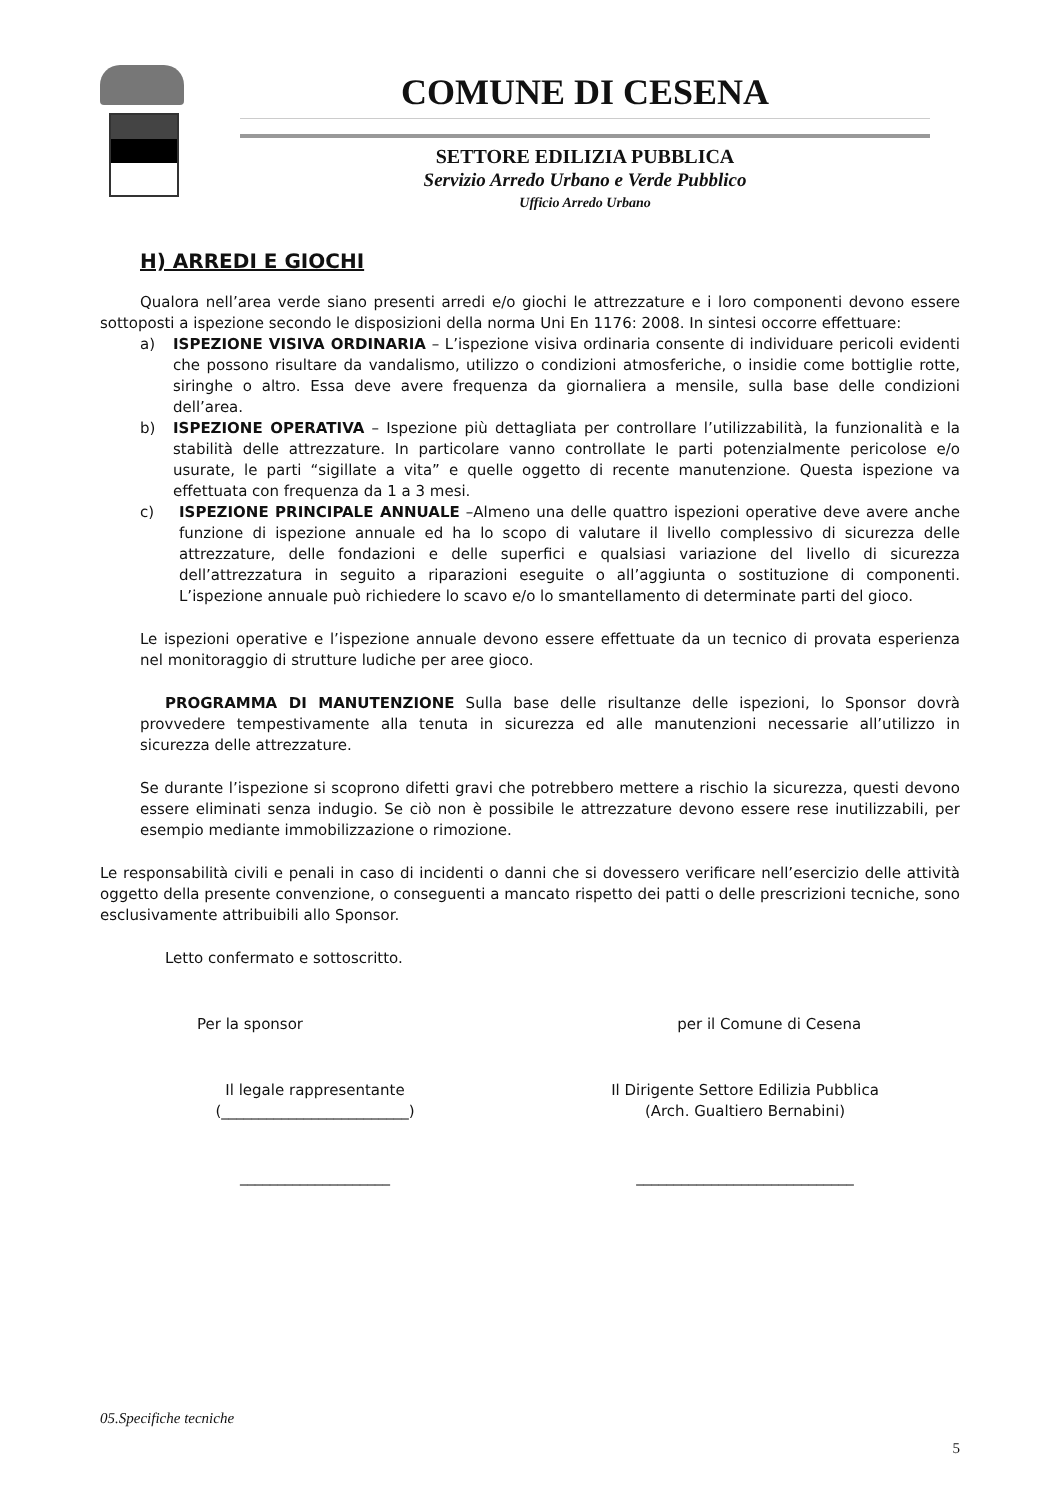COMUNE DI CESENA
SETTORE EDILIZIA PUBBLICA
Servizio Arredo Urbano e Verde Pubblico
Ufficio Arredo Urbano
H) ARREDI E GIOCHI
Qualora nell’area verde siano presenti arredi e/o giochi le attrezzature e i loro componenti devono essere sottoposti a ispezione secondo le disposizioni della norma Uni En 1176: 2008. In sintesi occorre effettuare:
a) ISPEZIONE VISIVA ORDINARIA – L’ispezione visiva ordinaria consente di individuare pericoli evidenti che possono risultare da vandalismo, utilizzo o condizioni atmosferiche, o insidie come bottiglie rotte, siringhe o altro. Essa deve avere frequenza da giornaliera a mensile, sulla base delle condizioni dell’area.
b) ISPEZIONE OPERATIVA – Ispezione più dettagliata per controllare l’utilizzabilità, la funzionalità e la stabilità delle attrezzature. In particolare vanno controllate le parti potenzialmente pericolose e/o usurate, le parti “sigillate a vita” e quelle oggetto di recente manutenzione. Questa ispezione va effettuata con frequenza da 1 a 3 mesi.
c) ISPEZIONE PRINCIPALE ANNUALE –Almeno una delle quattro ispezioni operative deve avere anche funzione di ispezione annuale ed ha lo scopo di valutare il livello complessivo di sicurezza delle attrezzature, delle fondazioni e delle superfici e qualsiasi variazione del livello di sicurezza dell’attrezzatura in seguito a riparazioni eseguite o all’aggiunta o sostituzione di componenti. L’ispezione annuale può richiedere lo scavo e/o lo smantellamento di determinate parti del gioco.
Le ispezioni operative e l’ispezione annuale devono essere effettuate da un tecnico di provata esperienza nel monitoraggio di strutture ludiche per aree gioco.
PROGRAMMA DI MANUTENZIONE Sulla base delle risultanze delle ispezioni, lo Sponsor dovrà provvedere tempestivamente alla tenuta in sicurezza ed alle manutenzioni necessarie all’utilizzo in sicurezza delle attrezzature.
Se durante l’ispezione si scoprono difetti gravi che potrebbero mettere a rischio la sicurezza, questi devono essere eliminati senza indugio. Se ciò non è possibile le attrezzature devono essere rese inutilizzabili, per esempio mediante immobilizzazione o rimozione.
Le responsabilità civili e penali in caso di incidenti o danni che si dovessero verificare nell’esercizio delle attività oggetto della presente convenzione, o conseguenti a mancato rispetto dei patti o delle prescrizioni tecniche, sono esclusivamente attribuibili allo Sponsor.
Letto confermato e sottoscritto.
Per la sponsor per il Comune di Cesena
Il legale rappresentante
(_________________________)
Il Dirigente Settore Edilizia Pubblica
(Arch. Gualtiero Bernabini)
____________________ _____________________________
05.Specifiche tecniche
5